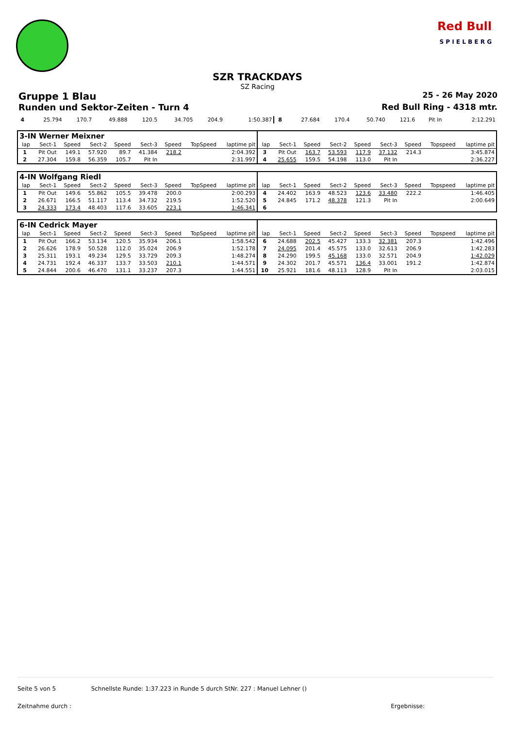Red Bull
S P I E L B E R G
SZR TRACKDAYS
SZ Racing
Gruppe 1 Blau 25 - 26 May 2020
Runden und Sektor-Zeiten - Turn 4 Red Bull Ring - 4318 mtr.
| 4 | 25.794 | 170.7 | 49.888 | 120.5 | 34.705 | 204.9 | | 1:50.387 | 8 | 27.684 | 170.4 | 50.740 | 121.6 | Pit In | | | 2:12.291 |
| 3-IN Werner Meixner | | | | | | | | | | | | | | | | | |
| lap | Sect-1 | Speed | Sect-2 | Speed | Sect-3 | Speed | TopSpeed | laptime pit | lap | Sect-1 | Speed | Sect-2 | Speed | Sect-3 | Speed | Topspeed | laptime pit |
| 1 | Pit Out | 149.1 | 57.920 | 89.7 | 41.384 | 218.2 | | 2:04.392 | 3 | Pit Out | 163.7 | 53.593 | 117.9 | 37.132 | 214.3 | | 3:45.874 |
| 2 | 27.304 | 159.8 | 56.359 | 105.7 | Pit In | | | 2:31.997 | 4 | 25.655 | 159.5 | 54.198 | 113.0 | Pit In | | | 2:36.227 |
| 4-IN Wolfgang Riedl | | | | | | | | | | | | | | | | | |
| lap | Sect-1 | Speed | Sect-2 | Speed | Sect-3 | Speed | TopSpeed | laptime pit | lap | Sect-1 | Speed | Sect-2 | Speed | Sect-3 | Speed | Topspeed | laptime pit |
| 1 | Pit Out | 149.6 | 55.862 | 105.5 | 39.478 | 200.0 | | 2:00.293 | 4 | 24.402 | 163.9 | 48.523 | 123.6 | 33.480 | 222.2 | | 1:46.405 |
| 2 | 26.671 | 166.5 | 51.117 | 113.4 | 34.732 | 219.5 | | 1:52.520 | 5 | 24.845 | 171.2 | 48.378 | 121.3 | Pit In | | | 2:00.649 |
| 3 | 24.333 | 173.4 | 48.403 | 117.6 | 33.605 | 223.1 | | 1:46.341 | 6 | | | | | | | | |
| 6-IN Cedrick Mayer | | | | | | | | | | | | | | | | | |
| lap | Sect-1 | Speed | Sect-2 | Speed | Sect-3 | Speed | TopSpeed | laptime pit | lap | Sect-1 | Speed | Sect-2 | Speed | Sect-3 | Speed | Topspeed | laptime pit |
| 1 | Pit Out | 166.2 | 53.134 | 120.5 | 35.934 | 206.1 | | 1:58.542 | 6 | 24.688 | 202.5 | 45.427 | 133.3 | 32.381 | 207.3 | | 1:42.496 |
| 2 | 26.626 | 178.9 | 50.528 | 112.0 | 35.024 | 206.9 | | 1:52.178 | 7 | 24.095 | 201.4 | 45.575 | 133.0 | 32.613 | 206.9 | | 1:42.283 |
| 3 | 25.311 | 193.1 | 49.234 | 129.5 | 33.729 | 209.3 | | 1:48.274 | 8 | 24.290 | 199.5 | 45.168 | 133.0 | 32.571 | 204.9 | | 1:42.029 |
| 4 | 24.731 | 192.4 | 46.337 | 133.7 | 33.503 | 210.1 | | 1:44.571 | 9 | 24.302 | 201.7 | 45.571 | 136.4 | 33.001 | 191.2 | | 1:42.874 |
| 5 | 24.844 | 200.6 | 46.470 | 131.1 | 33.237 | 207.3 | | 1:44.551 | 10 | 25.921 | 181.6 | 48.113 | 128.9 | Pit In | | | 2:03.015 |
Seite 5 von 5 Schnellste Runde: 1:37.223 in Runde 5 durch StNr. 227 : Manuel Lehner ()
Zeitnahme durch : Ergebnisse: